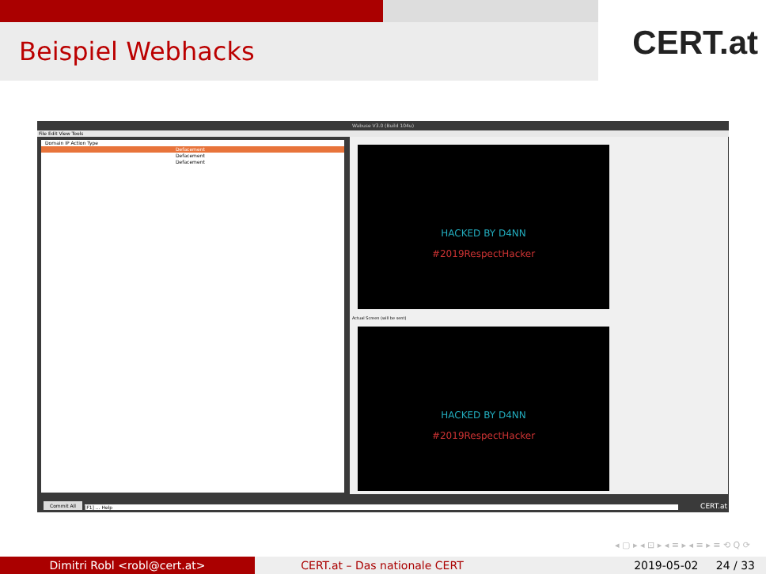Beispiel Webhacks
CERT.at
Wabuse V3.0 (Build 104u)
File Edit View Tools
Domain IP Action Type
Defacement
Defacement
Defacement
HACKED BY D4NN
#2019RespectHacker
Actual Screen (will be sent)
HACKED BY D4NN
#2019RespectHacker
Commit All [F1] ... Help CERT.at
◂ ▢ ▸ ◂ ⊡ ▸ ◂ ≡ ▸ ◂ ≡ ▸ ≡ ⟲ Q ⟳
Dimitri Robl <robl@cert.at> CERT.at – Das nationale CERT 2019-05-02 24 / 33